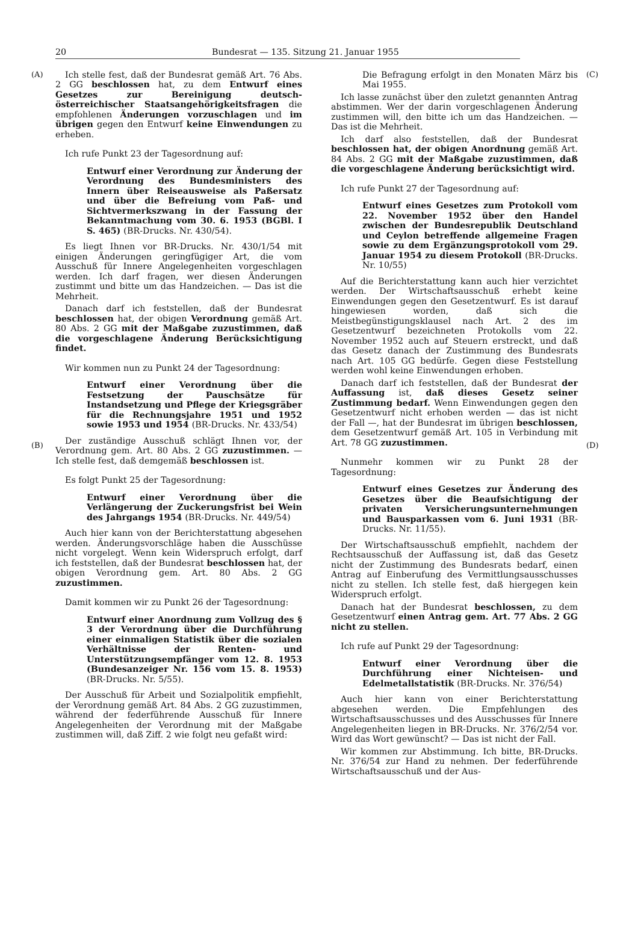20 Bundesrat — 135. Sitzung 21. Januar 1955
(A)
(B)
Ich stelle fest, daß der Bundesrat gemäß Art. 76 Abs. 2 GG beschlossen hat, zu dem Entwurf eines Gesetzes zur Bereinigung deutsch-österreichischer Staatsangehörigkeitsfragen die empfohlenen Änderungen vorzuschlagen und im übrigen gegen den Entwurf keine Einwendungen zu erheben.
Ich rufe Punkt 23 der Tagesordnung auf:
Entwurf einer Verordnung zur Änderung der Verordnung des Bundesministers des Innern über Reiseausweise als Paßersatz und über die Befreiung vom Paß- und Sichtvermerkszwang in der Fassung der Bekanntmachung vom 30. 6. 1953 (BGBl. I S. 465) (BR-Drucks. Nr. 430/54).
Es liegt Ihnen vor BR-Drucks. Nr. 430/1/54 mit einigen Änderungen geringfügiger Art, die vom Ausschuß für Innere Angelegenheiten vorgeschlagen werden. Ich darf fragen, wer diesen Änderungen zustimmt und bitte um das Handzeichen. — Das ist die Mehrheit.
Danach darf ich feststellen, daß der Bundesrat beschlossen hat, der obigen Verordnung gemäß Art. 80 Abs. 2 GG mit der Maßgabe zuzustimmen, daß die vorgeschlagene Änderung Berücksichtigung findet.
Wir kommen nun zu Punkt 24 der Tagesordnung:
Entwurf einer Verordnung über die Festsetzung der Pauschsätze für Instandsetzung und Pflege der Kriegsgräber für die Rechnungsjahre 1951 und 1952 sowie 1953 und 1954 (BR-Drucks. Nr. 433/54)
Der zuständige Ausschuß schlägt Ihnen vor, der Verordnung gem. Art. 80 Abs. 2 GG zuzustimmen. — Ich stelle fest, daß demgemäß beschlossen ist.
Es folgt Punkt 25 der Tagesordnung:
Entwurf einer Verordnung über die Verlängerung der Zuckerungsfrist bei Wein des Jahrgangs 1954 (BR-Drucks. Nr. 449/54)
Auch hier kann von der Berichterstattung abgesehen werden. Änderungsvorschläge haben die Ausschüsse nicht vorgelegt. Wenn kein Widerspruch erfolgt, darf ich feststellen, daß der Bundesrat beschlossen hat, der obigen Verordnung gem. Art. 80 Abs. 2 GG zuzustimmen.
Damit kommen wir zu Punkt 26 der Tagesordnung:
Entwurf einer Anordnung zum Vollzug des § 3 der Verordnung über die Durchführung einer einmaligen Statistik über die sozialen Verhältnisse der Renten- und Unterstützungsempfänger vom 12. 8. 1953 (Bundesanzeiger Nr. 156 vom 15. 8. 1953) (BR-Drucks. Nr. 5/55).
Der Ausschuß für Arbeit und Sozialpolitik empfiehlt, der Verordnung gemäß Art. 84 Abs. 2 GG zuzustimmen, während der federführende Ausschuß für Innere Angelegenheiten der Verordnung mit der Maßgabe zustimmen will, daß Ziff. 2 wie folgt neu gefaßt wird:
Die Befragung erfolgt in den Monaten März bis Mai 1955.
Ich lasse zunächst über den zuletzt genannten Antrag abstimmen. Wer der darin vorgeschlagenen Änderung zustimmen will, den bitte ich um das Handzeichen. — Das ist die Mehrheit.
Ich darf also feststellen, daß der Bundesrat beschlossen hat, der obigen Anordnung gemäß Art. 84 Abs. 2 GG mit der Maßgabe zuzustimmen, daß die vorgeschlagene Änderung berücksichtigt wird.
Ich rufe Punkt 27 der Tagesordnung auf:
Entwurf eines Gesetzes zum Protokoll vom 22. November 1952 über den Handel zwischen der Bundesrepublik Deutschland und Ceylon betreffende allgemeine Fragen sowie zu dem Ergänzungsprotokoll vom 29. Januar 1954 zu diesem Protokoll (BR-Drucks. Nr. 10/55)
Auf die Berichterstattung kann auch hier verzichtet werden. Der Wirtschaftsausschuß erhebt keine Einwendungen gegen den Gesetzentwurf. Es ist darauf hingewiesen worden, daß sich die Meistbegünstigungsklausel nach Art. 2 des im Gesetzentwurf bezeichneten Protokolls vom 22. November 1952 auch auf Steuern erstreckt, und daß das Gesetz danach der Zustimmung des Bundesrats nach Art. 105 GG bedürfe. Gegen diese Feststellung werden wohl keine Einwendungen erhoben.
Danach darf ich feststellen, daß der Bundesrat der Auffassung ist, daß dieses Gesetz seiner Zustimmung bedarf. Wenn Einwendungen gegen den Gesetzentwurf nicht erhoben werden — das ist nicht der Fall —, hat der Bundesrat im übrigen beschlossen, dem Gesetzentwurf gemäß Art. 105 in Verbindung mit Art. 78 GG zuzustimmen.
Nunmehr kommen wir zu Punkt 28 der Tagesordnung:
Entwurf eines Gesetzes zur Änderung des Gesetzes über die Beaufsichtigung der privaten Versicherungsunternehmungen und Bausparkassen vom 6. Juni 1931 (BR-Drucks. Nr. 11/55).
Der Wirtschaftsausschuß empfiehlt, nachdem der Rechtsausschuß der Auffassung ist, daß das Gesetz nicht der Zustimmung des Bundesrats bedarf, einen Antrag auf Einberufung des Vermittlungsausschusses nicht zu stellen. Ich stelle fest, daß hiergegen kein Widerspruch erfolgt.
Danach hat der Bundesrat beschlossen, zu dem Gesetzentwurf einen Antrag gem. Art. 77 Abs. 2 GG nicht zu stellen.
Ich rufe auf Punkt 29 der Tagesordnung:
Entwurf einer Verordnung über die Durchführung einer Nichteisen- und Edelmetallstatistik (BR-Drucks. Nr. 376/54)
Auch hier kann von einer Berichterstattung abgesehen werden. Die Empfehlungen des Wirtschaftsausschusses und des Ausschusses für Innere Angelegenheiten liegen in BR-Drucks. Nr. 376/2/54 vor. Wird das Wort gewünscht? — Das ist nicht der Fall.
Wir kommen zur Abstimmung. Ich bitte, BR-Drucks. Nr. 376/54 zur Hand zu nehmen. Der federführende Wirtschaftsausschuß und der Aus-
(C)
(D)